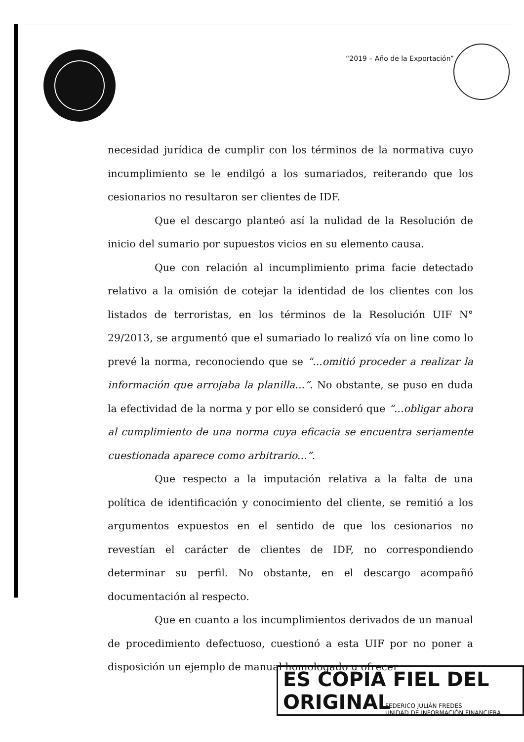“2019 – Año de la Exportación”
necesidad jurídica de cumplir con los términos de la normativa cuyo incumplimiento se le endilgó a los sumariados, reiterando que los cesionarios no resultaron ser clientes de IDF.
Que el descargo planteó así la nulidad de la Resolución de inicio del sumario por supuestos vicios en su elemento causa.
Que con relación al incumplimiento prima facie detectado relativo a la omisión de cotejar la identidad de los clientes con los listados de terroristas, en los términos de la Resolución UIF N° 29/2013, se argumentó que el sumariado lo realizó vía on line como lo prevé la norma, reconociendo que se “...omitió proceder a realizar la información que arrojaba la planilla...”. No obstante, se puso en duda la efectividad de la norma y por ello se consideró que “...obligar ahora al cumplimiento de una norma cuya eficacia se encuentra seriamente cuestionada aparece como arbitrario...”.
Que respecto a la imputación relativa a la falta de una política de identificación y conocimiento del cliente, se remitió a los argumentos expuestos en el sentido de que los cesionarios no revestían el carácter de clientes de IDF, no correspondiendo determinar su perfil. No obstante, en el descargo acompañó documentación al respecto.
Que en cuanto a los incumplimientos derivados de un manual de procedimiento defectuoso, cuestionó a esta UIF por no poner a disposición un ejemplo de manual homologado u ofrecer
ES COPIA FIEL DEL ORIGINAL
FEDERICO JULIÁN FREDES
UNIDAD DE INFORMACIÓN FINANCIERA